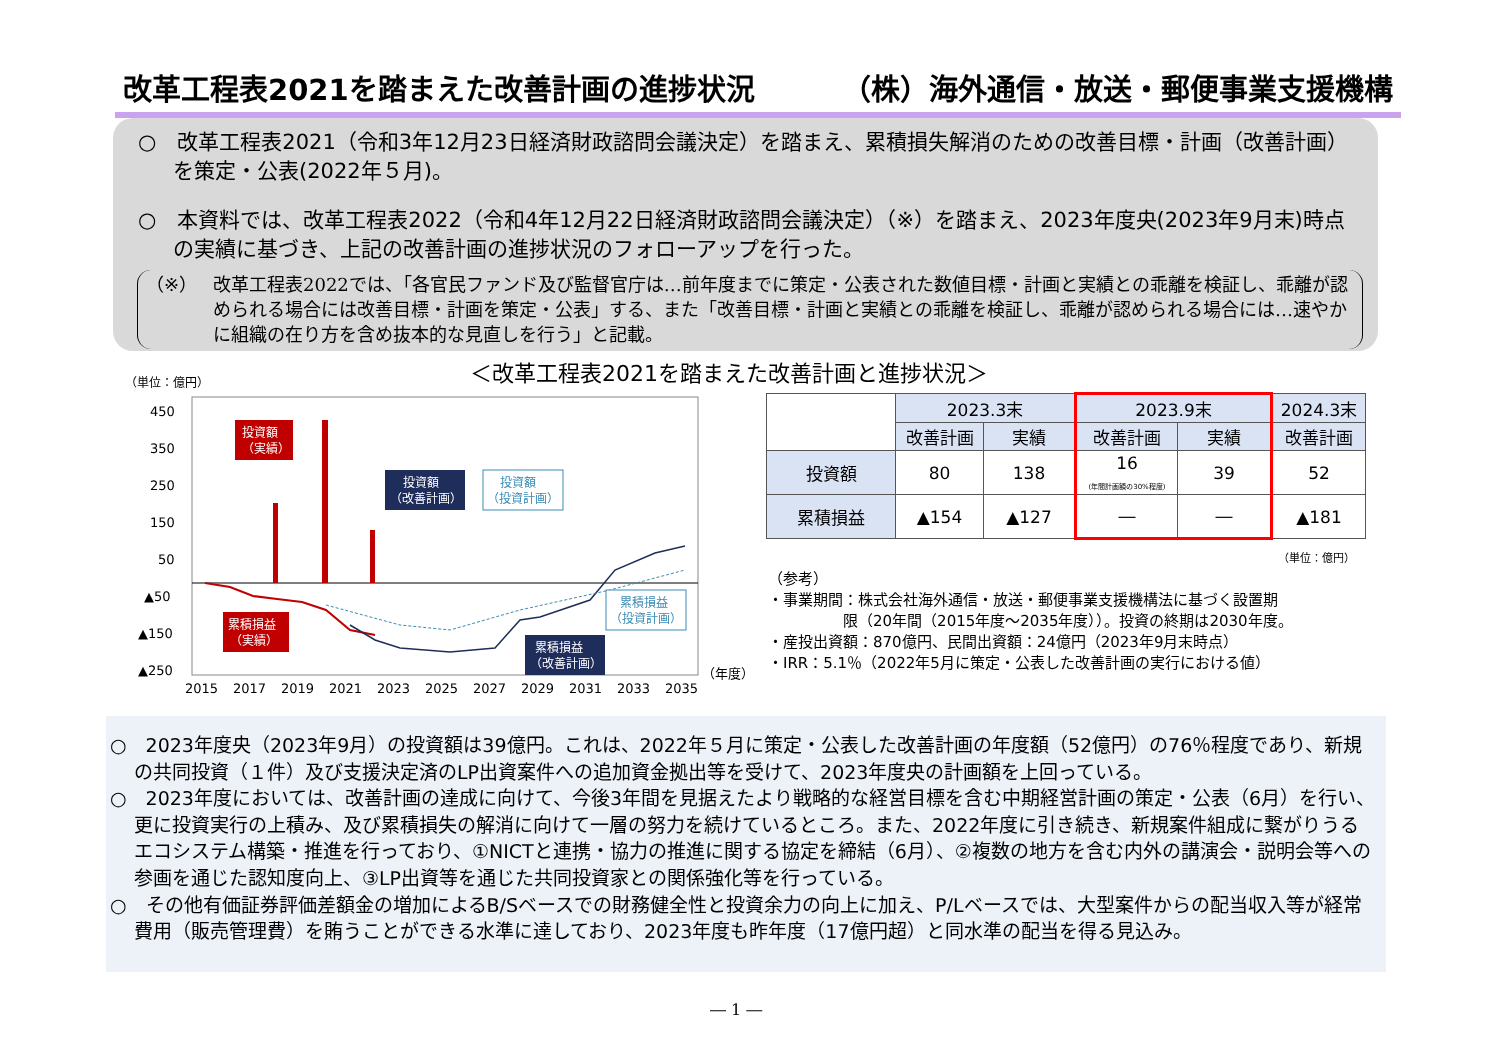改革工程表2021を踏まえた改善計画の進捗状況 （株）海外通信・放送・郵便事業支援機構
○　改革工程表2021（令和3年12月23日経済財政諮問会議決定）を踏まえ、累積損失解消のための改善目標・計画（改善計画）を策定・公表(2022年５月)。
○　本資料では、改革工程表2022（令和4年12月22日経済財政諮問会議決定）（※）を踏まえ、2023年度央(2023年9月末)時点の実績に基づき、上記の改善計画の進捗状況のフォローアップを行った。
（※） 改革工程表2022では、「各官民ファンド及び監督官庁は…前年度までに策定・公表された数値目標・計画と実績との乖離を検証し、乖離が認められる場合には改善目標・計画を策定・公表」する、また「改善目標・計画と実績との乖離を検証し、乖離が認められる場合には…速やかに組織の在り方を含め抜本的な見直しを行う」と記載。
＜改革工程表2021を踏まえた改善計画と進捗状況＞
（単位：億円）
450
350
250
150
50
▲50
▲150
▲250
投資額
（実績）
投資額
（改善計画）
投資額
（投資計画）
累積損益
（実績）
累積損益
（改善計画）
累積損益
（投資計画）
2015
2017
2019
2021
2023
2025
2027
2029
2031
2033
2035
（年度）
| | 2023.3末 | | 2023.9末 | | 2024.3末 |
| --- | --- | --- | --- | --- | --- |
| | 改善計画 | 実績 | 改善計画 | 実績 | 改善計画 |
| 投資額 | 80 | 138 | 16 (年間計画額の30%程度) | 39 | 52 |
| 累積損益 | ▲154 | ▲127 | ― | ― | ▲181 |
（単位：億円）
（参考）
・事業期間：株式会社海外通信・放送・郵便事業支援機構法に基づく設置期
　　　　　限（20年間（2015年度～2035年度））。投資の終期は2030年度。
・産投出資額：870億円、民間出資額：24億円（2023年9月末時点）
・IRR：5.1％（2022年5月に策定・公表した改善計画の実行における値）
○　2023年度央（2023年9月）の投資額は39億円。これは、2022年５月に策定・公表した改善計画の年度額（52億円）の76％程度であり、新規の共同投資（１件）及び支援決定済のLP出資案件への追加資金拠出等を受けて、2023年度央の計画額を上回っている。
○　2023年度においては、改善計画の達成に向けて、今後3年間を見据えたより戦略的な経営目標を含む中期経営計画の策定・公表（6月）を行い、更に投資実行の上積み、及び累積損失の解消に向けて一層の努力を続けているところ。また、2022年度に引き続き、新規案件組成に繋がりうるエコシステム構築・推進を行っており、①NICTと連携・協力の推進に関する協定を締結（6月）、②複数の地方を含む内外の講演会・説明会等への参画を通じた認知度向上、③LP出資等を通じた共同投資家との関係強化等を行っている。
○　その他有価証券評価差額金の増加によるB/Sベースでの財務健全性と投資余力の向上に加え、P/Lベースでは、大型案件からの配当収入等が経常費用（販売管理費）を賄うことができる水準に達しており、2023年度も昨年度（17億円超）と同水準の配当を得る見込み。
― 1 ―